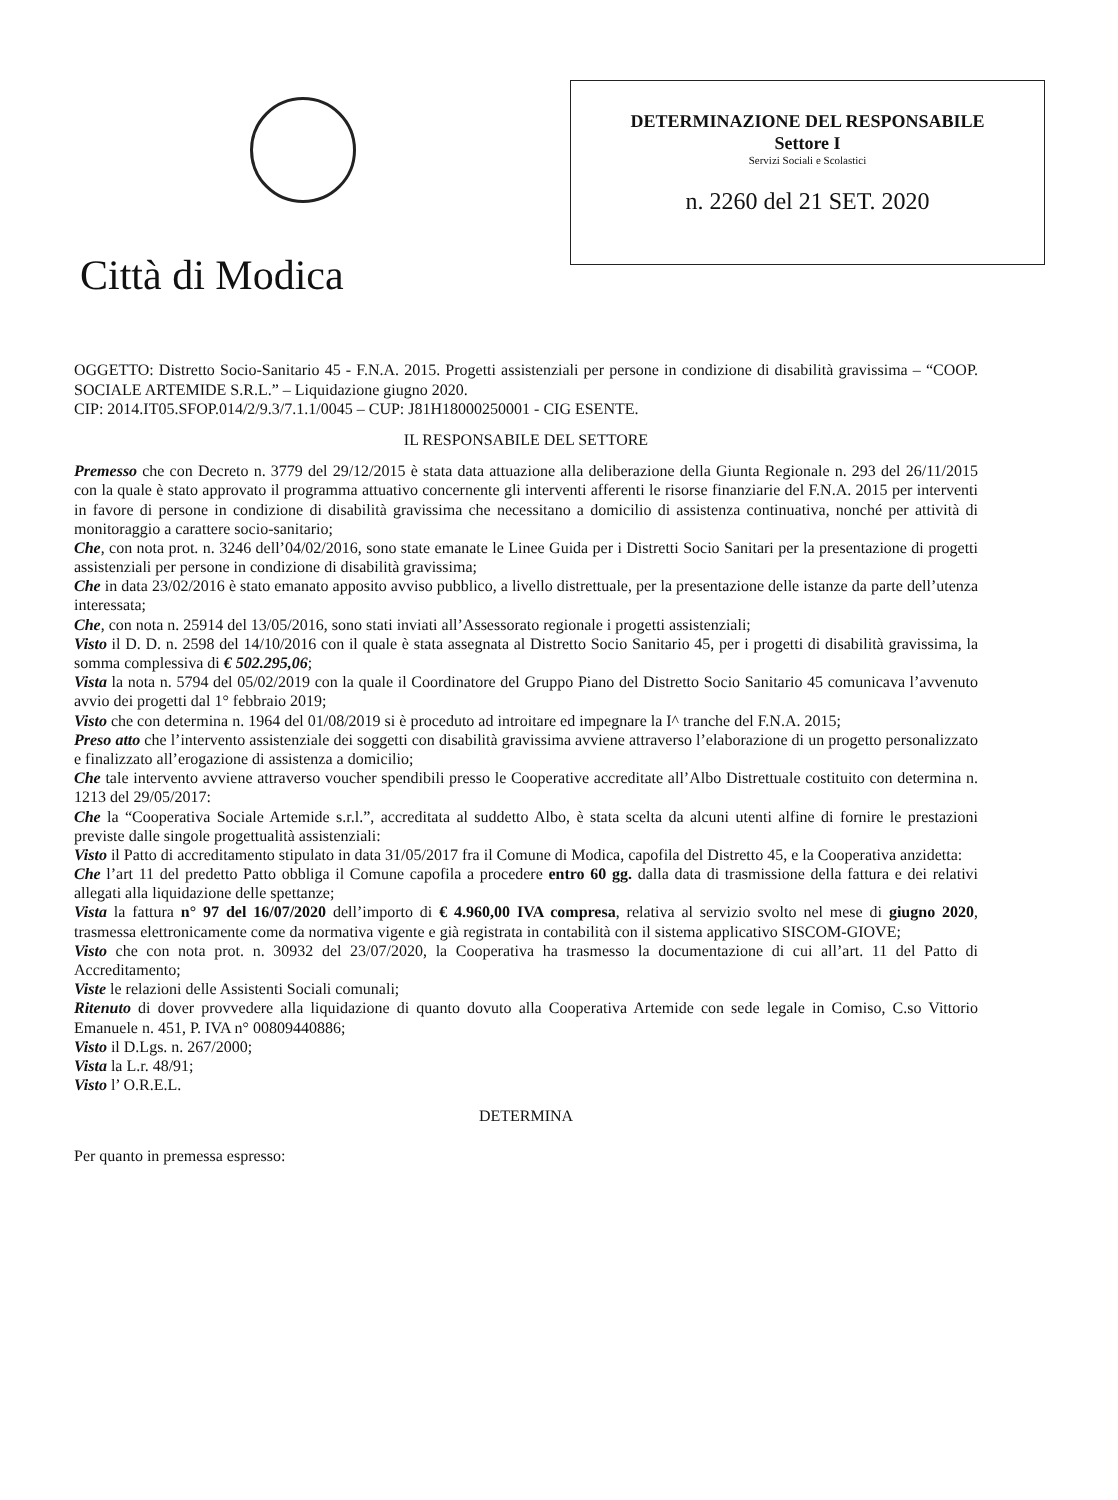Città di Modica
DETERMINAZIONE DEL RESPONSABILE
Settore I
Servizi Sociali e Scolastici
n. 2260 del 21 SET. 2020
OGGETTO: Distretto Socio-Sanitario 45 - F.N.A. 2015. Progetti assistenziali per persone in condizione di disabilità gravissima – “COOP. SOCIALE ARTEMIDE S.R.L.” – Liquidazione giugno 2020.
CIP: 2014.IT05.SFOP.014/2/9.3/7.1.1/0045 – CUP: J81H18000250001 - CIG ESENTE.
IL RESPONSABILE DEL SETTORE
Premesso che con Decreto n. 3779 del 29/12/2015 è stata data attuazione alla deliberazione della Giunta Regionale n. 293 del 26/11/2015 con la quale è stato approvato il programma attuativo concernente gli interventi afferenti le risorse finanziarie del F.N.A. 2015 per interventi in favore di persone in condizione di disabilità gravissima che necessitano a domicilio di assistenza continuativa, nonché per attività di monitoraggio a carattere socio-sanitario;
Che, con nota prot. n. 3246 dell’04/02/2016, sono state emanate le Linee Guida per i Distretti Socio Sanitari per la presentazione di progetti assistenziali per persone in condizione di disabilità gravissima;
Che in data 23/02/2016 è stato emanato apposito avviso pubblico, a livello distrettuale, per la presentazione delle istanze da parte dell’utenza interessata;
Che, con nota n. 25914 del 13/05/2016, sono stati inviati all’Assessorato regionale i progetti assistenziali;
Visto il D. D. n. 2598 del 14/10/2016 con il quale è stata assegnata al Distretto Socio Sanitario 45, per i progetti di disabilità gravissima, la somma complessiva di € 502.295,06;
Vista la nota n. 5794 del 05/02/2019 con la quale il Coordinatore del Gruppo Piano del Distretto Socio Sanitario 45 comunicava l’avvenuto avvio dei progetti dal 1° febbraio 2019;
Visto che con determina n. 1964 del 01/08/2019 si è proceduto ad introitare ed impegnare la I^ tranche del F.N.A. 2015;
Preso atto che l’intervento assistenziale dei soggetti con disabilità gravissima avviene attraverso l’elaborazione di un progetto personalizzato e finalizzato all’erogazione di assistenza a domicilio;
Che tale intervento avviene attraverso voucher spendibili presso le Cooperative accreditate all’Albo Distrettuale costituito con determina n. 1213 del 29/05/2017:
Che la “Cooperativa Sociale Artemide s.r.l.”, accreditata al suddetto Albo, è stata scelta da alcuni utenti alfine di fornire le prestazioni previste dalle singole progettualità assistenziali:
Visto il Patto di accreditamento stipulato in data 31/05/2017 fra il Comune di Modica, capofila del Distretto 45, e la Cooperativa anzidetta:
Che l’art 11 del predetto Patto obbliga il Comune capofila a procedere entro 60 gg. dalla data di trasmissione della fattura e dei relativi allegati alla liquidazione delle spettanze;
Vista la fattura n° 97 del 16/07/2020 dell’importo di € 4.960,00 IVA compresa, relativa al servizio svolto nel mese di giugno 2020, trasmessa elettronicamente come da normativa vigente e già registrata in contabilità con il sistema applicativo SISCOM-GIOVE;
Visto che con nota prot. n. 30932 del 23/07/2020, la Cooperativa ha trasmesso la documentazione di cui all’art. 11 del Patto di Accreditamento;
Viste le relazioni delle Assistenti Sociali comunali;
Ritenuto di dover provvedere alla liquidazione di quanto dovuto alla Cooperativa Artemide con sede legale in Comiso, C.so Vittorio Emanuele n. 451, P. IVA n° 00809440886;
Visto il D.Lgs. n. 267/2000;
Vista la L.r. 48/91;
Visto l’ O.R.E.L.
DETERMINA
Per quanto in premessa espresso: